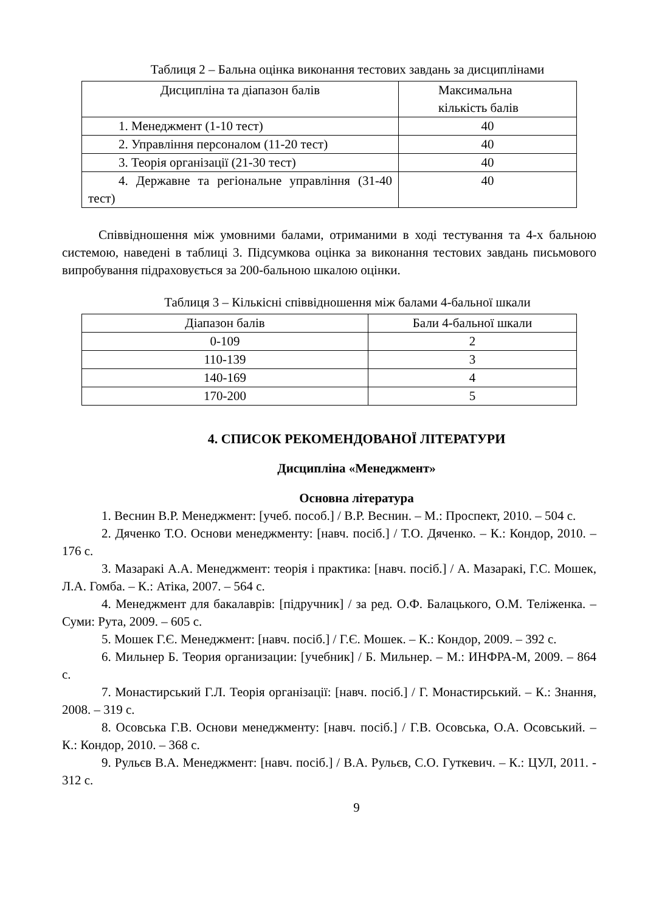Таблиця 2 – Бальна оцінка виконання тестових завдань за дисциплінами
| Дисципліна та діапазон балів | Максимальна кількість балів |
| --- | --- |
| 1. Менеджмент (1-10 тест) | 40 |
| 2. Управління персоналом (11-20 тест) | 40 |
| 3. Теорія організації (21-30 тест) | 40 |
| 4. Державне та регіональне управління (31-40 тест) | 40 |
Співвідношення між умовними балами, отриманими в ході тестування та 4-х бальною системою, наведені в таблиці 3. Підсумкова оцінка за виконання тестових завдань письмового випробування підраховується за 200-бальною шкалою оцінки.
Таблиця 3 – Кількісні співвідношення між балами 4-бальної шкали
| Діапазон балів | Бали 4-бальної шкали |
| --- | --- |
| 0-109 | 2 |
| 110-139 | 3 |
| 140-169 | 4 |
| 170-200 | 5 |
4. СПИСОК РЕКОМЕНДОВАНОЇ ЛІТЕРАТУРИ
Дисципліна «Менеджмент»
Основна література
1. Веснин В.Р. Менеджмент: [учеб. пособ.] / В.Р. Веснин. – М.: Проспект, 2010. – 504 с.
2. Дяченко Т.О. Основи менеджменту: [навч. посіб.] / Т.О. Дяченко. – К.: Кондор, 2010. – 176 с.
3. Мазаракі А.А. Менеджмент: теорія і практика: [навч. посіб.] / А. Мазаракі, Г.С. Мошек, Л.А. Гомба. – К.: Атіка, 2007. – 564 с.
4. Менеджмент для бакалаврів: [підручник] / за ред. О.Ф. Балацького, О.М. Теліженка. – Суми: Рута, 2009. – 605 с.
5. Мошек Г.Є. Менеджмент: [навч. посіб.] / Г.Є. Мошек. – К.: Кондор, 2009. – 392 с.
6. Мильнер Б. Теория организации: [учебник] / Б. Мильнер. – М.: ИНФРА-М, 2009. – 864 с.
7. Монастирський Г.Л. Теорія організації: [навч. посіб.] / Г. Монастирський. – К.: Знання, 2008. – 319 с.
8. Осовська Г.В. Основи менеджменту: [навч. посіб.] / Г.В. Осовська, О.А. Осовський. – К.: Кондор, 2010. – 368 с.
9. Рульєв В.А. Менеджмент: [навч. посіб.] / В.А. Рульєв, С.О. Гуткевич. – К.: ЦУЛ, 2011. - 312 с.
9